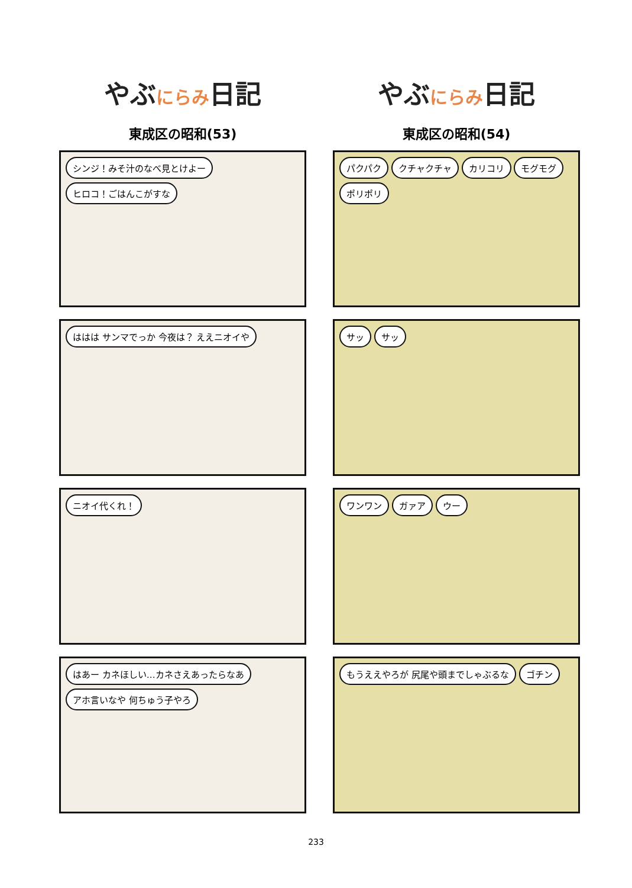やぶにらみ日記
東成区の昭和(53)
シンジ！みそ汁のなべ見とけよー ヒロコ！ごはんこがすな
ははは サンマでっか 今夜は？ ええニオイや
ニオイ代くれ！
はあー カネほしい…カネさえあったらなあ
アホ言いなや 何ちゅう子やろ
やぶにらみ日記
東成区の昭和(54)
パクパク クチャクチャ カリコリ モグモグ ポリポリ
サッ サッ
ワンワン ガァア ウー
もうええやろが 尻尾や頭までしゃぶるな
ゴチン
233